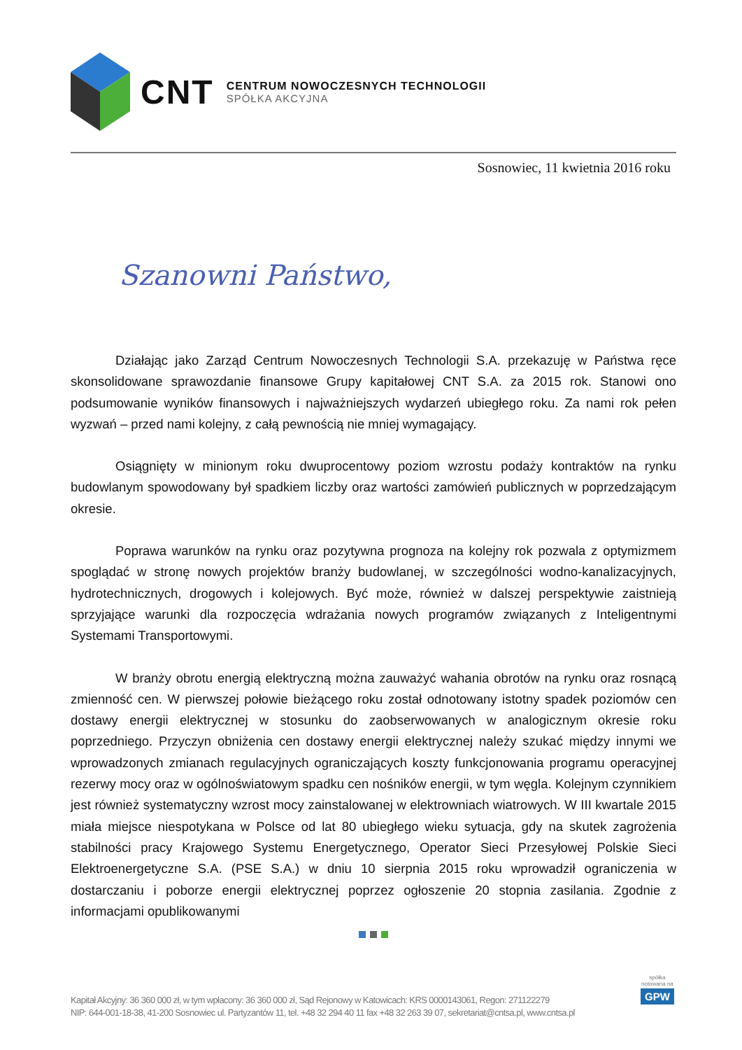CNT
CENTRUM NOWOCZESNYCH TECHNOLOGII
SPÓŁKA AKCYJNA
Sosnowiec, 11 kwietnia 2016 roku
Szanowni Państwo,
Działając jako Zarząd Centrum Nowoczesnych Technologii S.A. przekazuję w Państwa ręce skonsolidowane sprawozdanie finansowe Grupy kapitałowej CNT S.A. za 2015 rok. Stanowi ono podsumowanie wyników finansowych i najważniejszych wydarzeń ubiegłego roku. Za nami rok pełen wyzwań – przed nami kolejny, z całą pewnością nie mniej wymagający.
Osiągnięty w minionym roku dwuprocentowy poziom wzrostu podaży kontraktów na rynku budowlanym spowodowany był spadkiem liczby oraz wartości zamówień publicznych w poprzedzającym okresie.
Poprawa warunków na rynku oraz pozytywna prognoza na kolejny rok pozwala z optymizmem spoglądać w stronę nowych projektów branży budowlanej, w szczególności wodno-kanalizacyjnych, hydrotechnicznych, drogowych i kolejowych. Być może, również w dalszej perspektywie zaistnieją sprzyjające warunki dla rozpoczęcia wdrażania nowych programów związanych z Inteligentnymi Systemami Transportowymi.
W branży obrotu energią elektryczną można zauważyć wahania obrotów na rynku oraz rosnącą zmienność cen. W pierwszej połowie bieżącego roku został odnotowany istotny spadek poziomów cen dostawy energii elektrycznej w stosunku do zaobserwowanych w analogicznym okresie roku poprzedniego. Przyczyn obniżenia cen dostawy energii elektrycznej należy szukać między innymi we wprowadzonych zmianach regulacyjnych ograniczających koszty funkcjonowania programu operacyjnej rezerwy mocy oraz w ogólnoświatowym spadku cen nośników energii, w tym węgla. Kolejnym czynnikiem jest również systematyczny wzrost mocy zainstalowanej w elektrowniach wiatrowych. W III kwartale 2015 miała miejsce niespotykana w Polsce od lat 80 ubiegłego wieku sytuacja, gdy na skutek zagrożenia stabilności pracy Krajowego Systemu Energetycznego, Operator Sieci Przesyłowej Polskie Sieci Elektroenergetyczne S.A. (PSE S.A.) w dniu 10 sierpnia 2015 roku wprowadził ograniczenia w dostarczaniu i poborze energii elektrycznej poprzez ogłoszenie 20 stopnia zasilania. Zgodnie z informacjami opublikowanymi
spółka
notowana na
GPW
Kapitał Akcyjny: 36 360 000 zł, w tym wpłacony: 36 360 000 zł, Sąd Rejonowy w Katowicach: KRS 0000143061, Regon: 271122279
NIP: 644-001-18-38, 41-200 Sosnowiec ul. Partyzantów 11, tel. +48 32 294 40 11 fax +48 32 263 39 07, sekretariat@cntsa.pl, www.cntsa.pl